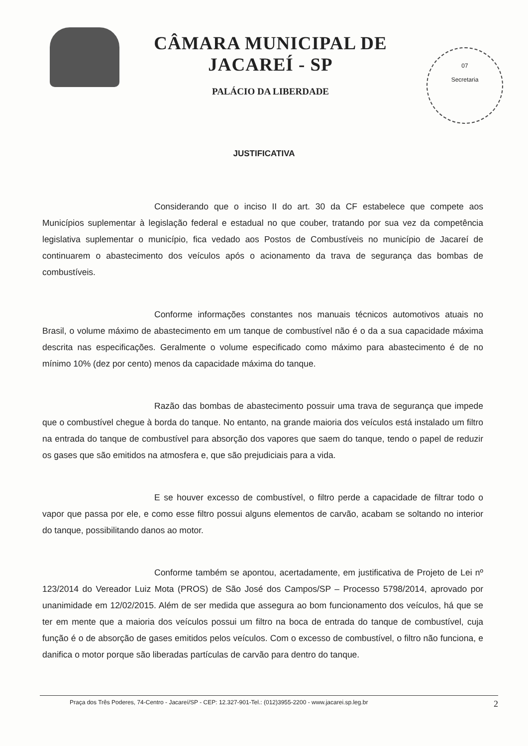CÂMARA MUNICIPAL DE JACAREÍ - SP
PALÁCIO DA LIBERDADE
07
Secretaria
JUSTIFICATIVA
Considerando que o inciso II do art. 30 da CF estabelece que compete aos Municípios suplementar à legislação federal e estadual no que couber, tratando por sua vez da competência legislativa suplementar o município, fica vedado aos Postos de Combustíveis no município de Jacareí de continuarem o abastecimento dos veículos após o acionamento da trava de segurança das bombas de combustíveis.
Conforme informações constantes nos manuais técnicos automotivos atuais no Brasil, o volume máximo de abastecimento em um tanque de combustível não é o da a sua capacidade máxima descrita nas especificações. Geralmente o volume especificado como máximo para abastecimento é de no mínimo 10% (dez por cento) menos da capacidade máxima do tanque.
Razão das bombas de abastecimento possuir uma trava de segurança que impede que o combustível chegue à borda do tanque. No entanto, na grande maioria dos veículos está instalado um filtro na entrada do tanque de combustível para absorção dos vapores que saem do tanque, tendo o papel de reduzir os gases que são emitidos na atmosfera e, que são prejudiciais para a vida.
E se houver excesso de combustível, o filtro perde a capacidade de filtrar todo o vapor que passa por ele, e como esse filtro possui alguns elementos de carvão, acabam se soltando no interior do tanque, possibilitando danos ao motor.
Conforme também se apontou, acertadamente, em justificativa de Projeto de Lei nº 123/2014 do Vereador Luiz Mota (PROS) de São José dos Campos/SP – Processo 5798/2014, aprovado por unanimidade em 12/02/2015. Além de ser medida que assegura ao bom funcionamento dos veículos, há que se ter em mente que a maioria dos veículos possui um filtro na boca de entrada do tanque de combustível, cuja função é o de absorção de gases emitidos pelos veículos. Com o excesso de combustível, o filtro não funciona, e danifica o motor porque são liberadas partículas de carvão para dentro do tanque.
Praça dos Três Poderes, 74-Centro - Jacareí/SP - CEP: 12.327-901-Tel.: (012)3955-2200 - www.jacarei.sp.leg.br 2